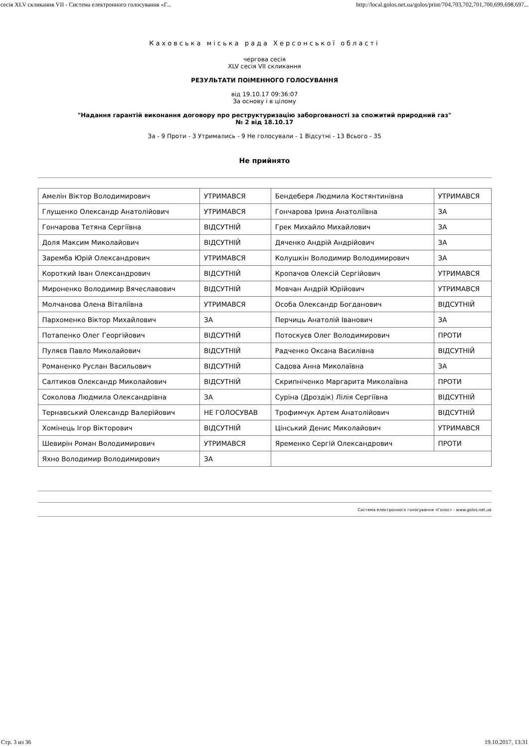сесія XLV скликання VII - Система електронного голосування «Г... http://local.golos.net.ua/golos/print/704,703,702,701,700,699,698,697...
Каховська міська рада Херсонської області
чергова сесія
XLV сесія VII скликання
РЕЗУЛЬТАТИ ПОІМЕННОГО ГОЛОСУВАННЯ
від 19.10.17 09:36:07
За основу і в цілому
"Надання гарантій виконання договору про реструктуризацію заборгованості за спожитий природний газ"
№ 2 від 18.10.17
За - 9 Проти - 3 Утримались - 9 Не голосували - 1 Відсутні - 13 Всього - 35
Не прийнято
| Амелін Віктор Володимирович | УТРИМАВСЯ | Бендеберя Людмила Костянтинівна | УТРИМАВСЯ |
| Глущенко Олександр Анатолійович | УТРИМАВСЯ | Гончарова Ірина Анатоліївна | ЗА |
| Гончарова Тетяна Сергіївна | ВІДСУТНІЙ | Грек Михайло Михайлович | ЗА |
| Доля Максим Миколайович | ВІДСУТНІЙ | Дяченко Андрій Андрійович | ЗА |
| Заремба Юрій Олександрович | УТРИМАВСЯ | Колушкін Володимир Володимирович | ЗА |
| Короткий Іван Олександрович | ВІДСУТНІЙ | Кропачов Олексій Сергійович | УТРИМАВСЯ |
| Мироненко Володимир Вячеславович | ВІДСУТНІЙ | Мовчан Андрій Юрійович | УТРИМАВСЯ |
| Молчанова Олена Віталіївна | УТРИМАВСЯ | Особа Олександр Богданович | ВІДСУТНІЙ |
| Пархоменко Віктор Михайлович | ЗА | Перчиць Анатолій Іванович | ЗА |
| Потапенко Олег Георгійович | ВІДСУТНІЙ | Потоскуєв Олег Володимирович | ПРОТИ |
| Пуляєв Павло Миколайович | ВІДСУТНІЙ | Радченко Оксана Василівна | ВІДСУТНІЙ |
| Романенко Руслан Васильович | ВІДСУТНІЙ | Садова Анна Миколаївна | ЗА |
| Салтиков Олександр Миколайович | ВІДСУТНІЙ | Скрипніченко Маргарита Миколаївна | ПРОТИ |
| Соколова Людмила Олександрівна | ЗА | Суріна (Дроздік) Лілія Сергіївна | ВІДСУТНІЙ |
| Тернавський Олександр Валерійович | НЕ ГОЛОСУВАВ | Трофимчук Артем Анатолійович | ВІДСУТНІЙ |
| Хомінець Ігор Вікторович | ВІДСУТНІЙ | Цінський Денис Миколайович | УТРИМАВСЯ |
| Шевирін Роман Володимирович | УТРИМАВСЯ | Яременко Сергій Олександрович | ПРОТИ |
| Яхно Володимир Володимирович | ЗА | | |
Система електронного голосування «Голос» - www.golos.net.ua
Стр. 3 из 36 19.10.2017, 13:31